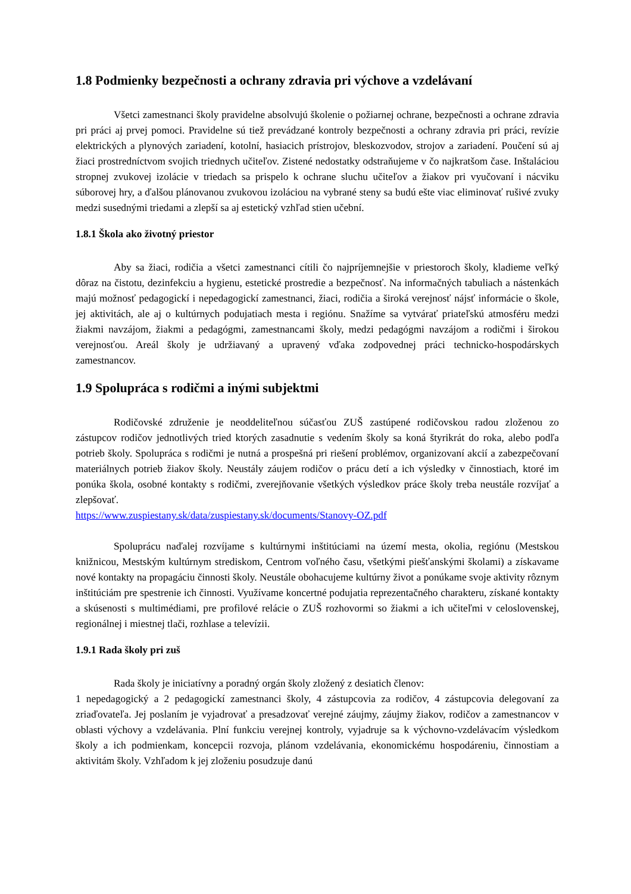1.8 Podmienky bezpečnosti a ochrany zdravia pri výchove a vzdelávaní
Všetci zamestnanci školy pravidelne absolvujú školenie o požiarnej ochrane, bezpečnosti a ochrane zdravia pri práci aj prvej pomoci. Pravidelne sú tiež prevádzané kontroly bezpečnosti a ochrany zdravia pri práci, revízie elektrických a plynových zariadení, kotolní, hasiacich prístrojov, bleskozvodov, strojov a zariadení. Poučení sú aj žiaci prostredníctvom svojich triednych učiteľov. Zistené nedostatky odstraňujeme v čo najkratšom čase. Inštaláciou stropnej zvukovej izolácie v triedach sa prispelo k ochrane sluchu učiteľov a žiakov pri vyučovaní i nácviku súborovej hry, a ďalšou plánovanou zvukovou izoláciou na vybrané steny sa budú ešte viac eliminovať rušivé zvuky medzi susednými triedami a zlepší sa aj estetický vzhľad stien učební.
1.8.1 Škola ako životný priestor
Aby sa žiaci, rodičia a všetci zamestnanci cítili čo najpríjemnejšie v priestoroch školy, kladieme veľký dôraz na čistotu, dezinfekciu a hygienu, estetické prostredie a bezpečnosť. Na informačných tabuliach a nástenkách majú možnosť pedagogickí i nepedagogickí zamestnanci, žiaci, rodičia a široká verejnosť nájsť informácie o škole, jej aktivitách, ale aj o kultúrnych podujatiach mesta i regiónu. Snažíme sa vytvárať priateľskú atmosféru medzi žiakmi navzájom, žiakmi a pedagógmi, zamestnancami školy, medzi pedagógmi navzájom a rodičmi i širokou verejnosťou. Areál školy je udržiavaný a upravený vďaka zodpovednej práci technicko-hospodárskych zamestnancov.
1.9 Spolupráca s rodičmi a inými subjektmi
Rodičovské združenie je neoddeliteľnou súčasťou ZUŠ zastúpené rodičovskou radou zloženou zo zástupcov rodičov jednotlivých tried ktorých zasadnutie s vedením školy sa koná štyrikrát do roka, alebo podľa potrieb školy. Spolupráca s rodičmi je nutná a prospešná pri riešení problémov, organizovaní akcií a zabezpečovaní materiálnych potrieb žiakov školy. Neustály záujem rodičov o prácu detí a ich výsledky v činnostiach, ktoré im ponúka škola, osobné kontakty s rodičmi, zverejňovanie všetkých výsledkov práce školy treba neustále rozvíjať a zlepšovať.
https://www.zuspiestany.sk/data/zuspiestany.sk/documents/Stanovy-OZ.pdf
Spoluprácu naďalej rozvíjame s kultúrnymi inštitúciami na území mesta, okolia, regiónu (Mestskou knižnicou, Mestským kultúrnym strediskom, Centrom voľného času, všetkými piešťanskými školami) a získavame nové kontakty na propagáciu činnosti školy. Neustále obohacujeme kultúrny život a ponúkame svoje aktivity rôznym inštitúciám pre spestrenie ich činnosti. Využívame koncertné podujatia reprezentačného charakteru, získané kontakty a skúsenosti s multimédiami, pre profilové relácie o ZUŠ rozhovormi so žiakmi a ich učiteľmi v celoslovenskej, regionálnej i miestnej tlači, rozhlase a televízii.
1.9.1 Rada školy pri zuš
Rada školy je iniciatívny a poradný orgán školy zložený z desiatich členov:
1 nepedagogický a 2 pedagogickí zamestnanci školy, 4 zástupcovia za rodičov, 4 zástupcovia delegovaní za zriaďovateľa. Jej poslaním je vyjadrovať a presadzovať verejné záujmy, záujmy žiakov, rodičov a zamestnancov v oblasti výchovy a vzdelávania. Plní funkciu verejnej kontroly, vyjadruje sa k výchovno-vzdelávacím výsledkom školy a ich podmienkam, koncepcii rozvoja, plánom vzdelávania, ekonomickému hospodáreniu, činnostiam a aktivitám školy. Vzhľadom k jej zloženiu posudzuje danú